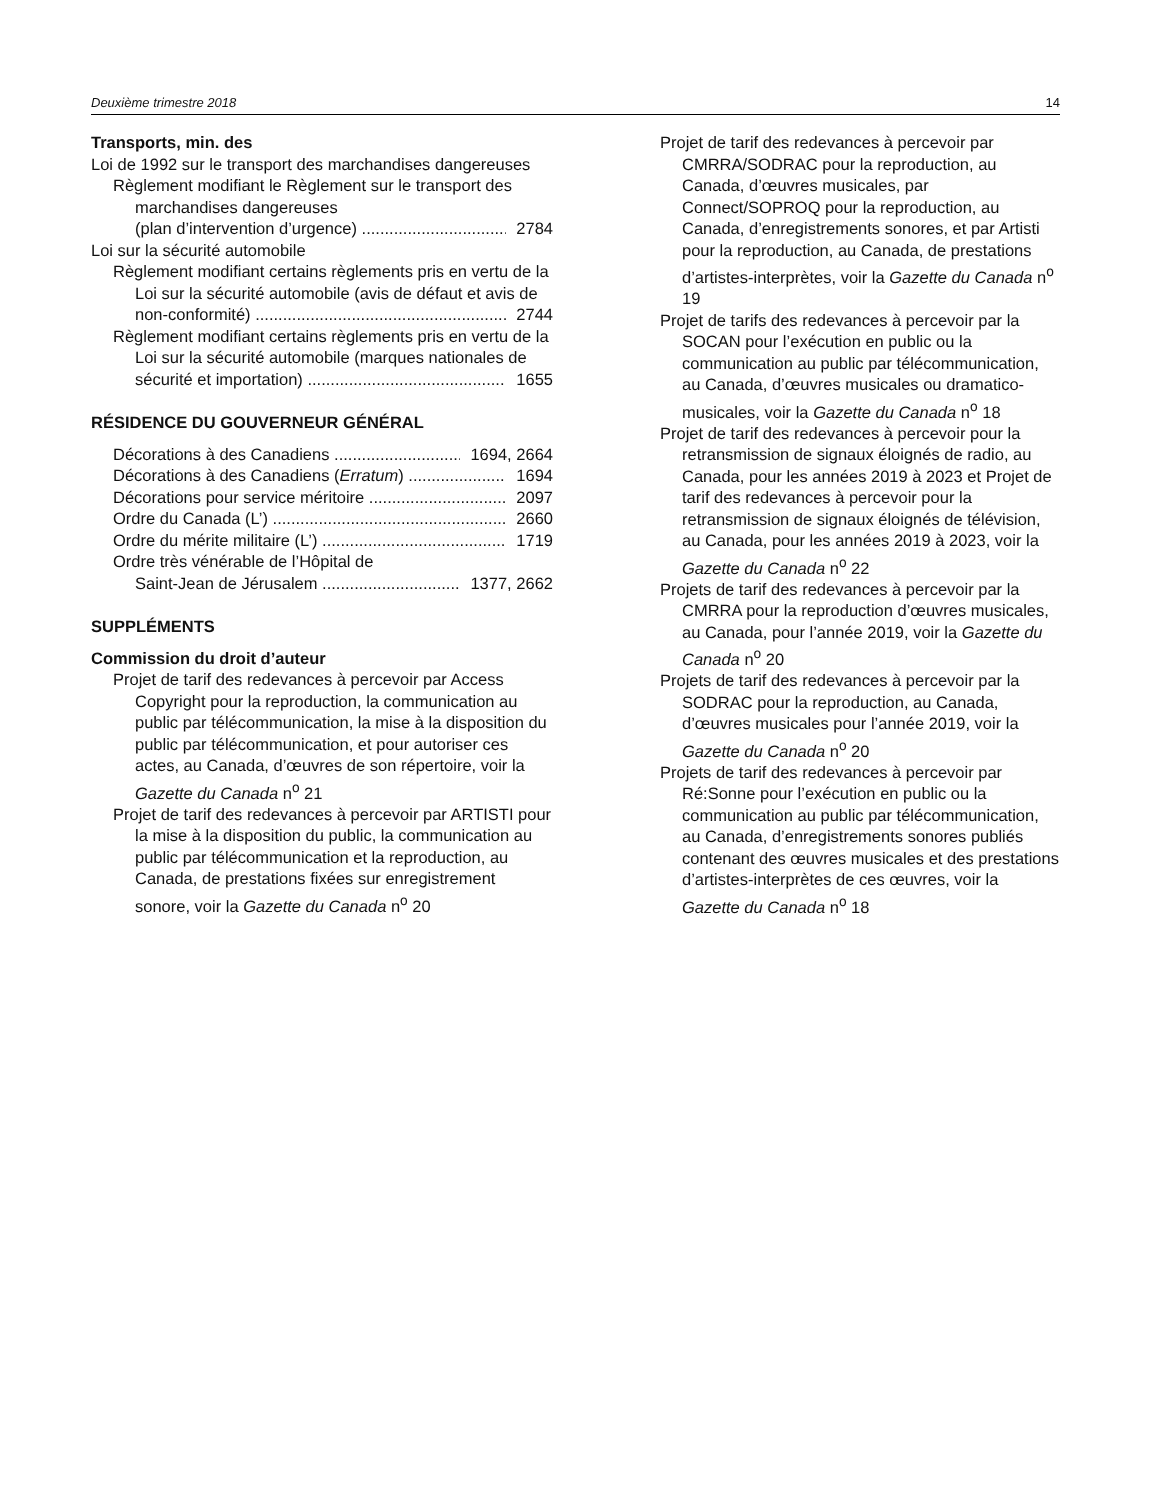Deuxième trimestre 2018 14
Transports, min. des
Loi de 1992 sur le transport des marchandises dangereuses
Règlement modifiant le Règlement sur le transport des marchandises dangereuses
(plan d’intervention d’urgence) 2784
Loi sur la sécurité automobile
Règlement modifiant certains règlements pris en vertu de la Loi sur la sécurité automobile (avis de défaut et avis de
non-conformité) 2744
Règlement modifiant certains règlements pris en vertu de la Loi sur la sécurité automobile (marques nationales de
sécurité et importation) 1655
RÉSIDENCE DU GOUVERNEUR GÉNÉRAL
Décorations à des Canadiens 1694, 2664
Décorations à des Canadiens (Erratum) 1694
Décorations pour service méritoire 2097
Ordre du Canada (L’) 2660
Ordre du mérite militaire (L’) 1719
Ordre très vénérable de l’Hôpital de
Saint-Jean de Jérusalem 1377, 2662
SUPPLÉMENTS
Commission du droit d’auteur
Projet de tarif des redevances à percevoir par Access Copyright pour la reproduction, la communication au public par télécommunication, la mise à la disposition du public par télécommunication, et pour autoriser ces actes, au Canada, d’œuvres de son répertoire, voir la Gazette du Canada n<sup>o</sup> 21
Projet de tarif des redevances à percevoir par ARTISTI pour la mise à la disposition du public, la communication au public par télécommunication et la reproduction, au Canada, de prestations fixées sur enregistrement sonore, voir la Gazette du Canada n<sup>o</sup> 20
Projet de tarif des redevances à percevoir par CMRRA/SODRAC pour la reproduction, au Canada, d’œuvres musicales, par Connect/SOPROQ pour la reproduction, au Canada, d’enregistrements sonores, et par Artisti pour la reproduction, au Canada, de prestations d’artistes-interprètes, voir la Gazette du Canada n<sup>o</sup> 19
Projet de tarifs des redevances à percevoir par la SOCAN pour l’exécution en public ou la communication au public par télécommunication, au Canada, d’œuvres musicales ou dramatico-musicales, voir la Gazette du Canada n<sup>o</sup> 18
Projet de tarif des redevances à percevoir pour la retransmission de signaux éloignés de radio, au Canada, pour les années 2019 à 2023 et Projet de tarif des redevances à percevoir pour la retransmission de signaux éloignés de télévision, au Canada, pour les années 2019 à 2023, voir la Gazette du Canada n<sup>o</sup> 22
Projets de tarif des redevances à percevoir par la CMRRA pour la reproduction d’œuvres musicales, au Canada, pour l’année 2019, voir la Gazette du Canada n<sup>o</sup> 20
Projets de tarif des redevances à percevoir par la SODRAC pour la reproduction, au Canada, d’œuvres musicales pour l’année 2019, voir la Gazette du Canada n<sup>o</sup> 20
Projets de tarif des redevances à percevoir par Ré:Sonne pour l’exécution en public ou la communication au public par télécommunication, au Canada, d’enregistrements sonores publiés contenant des œuvres musicales et des prestations d’artistes-interprètes de ces œuvres, voir la Gazette du Canada n<sup>o</sup> 18